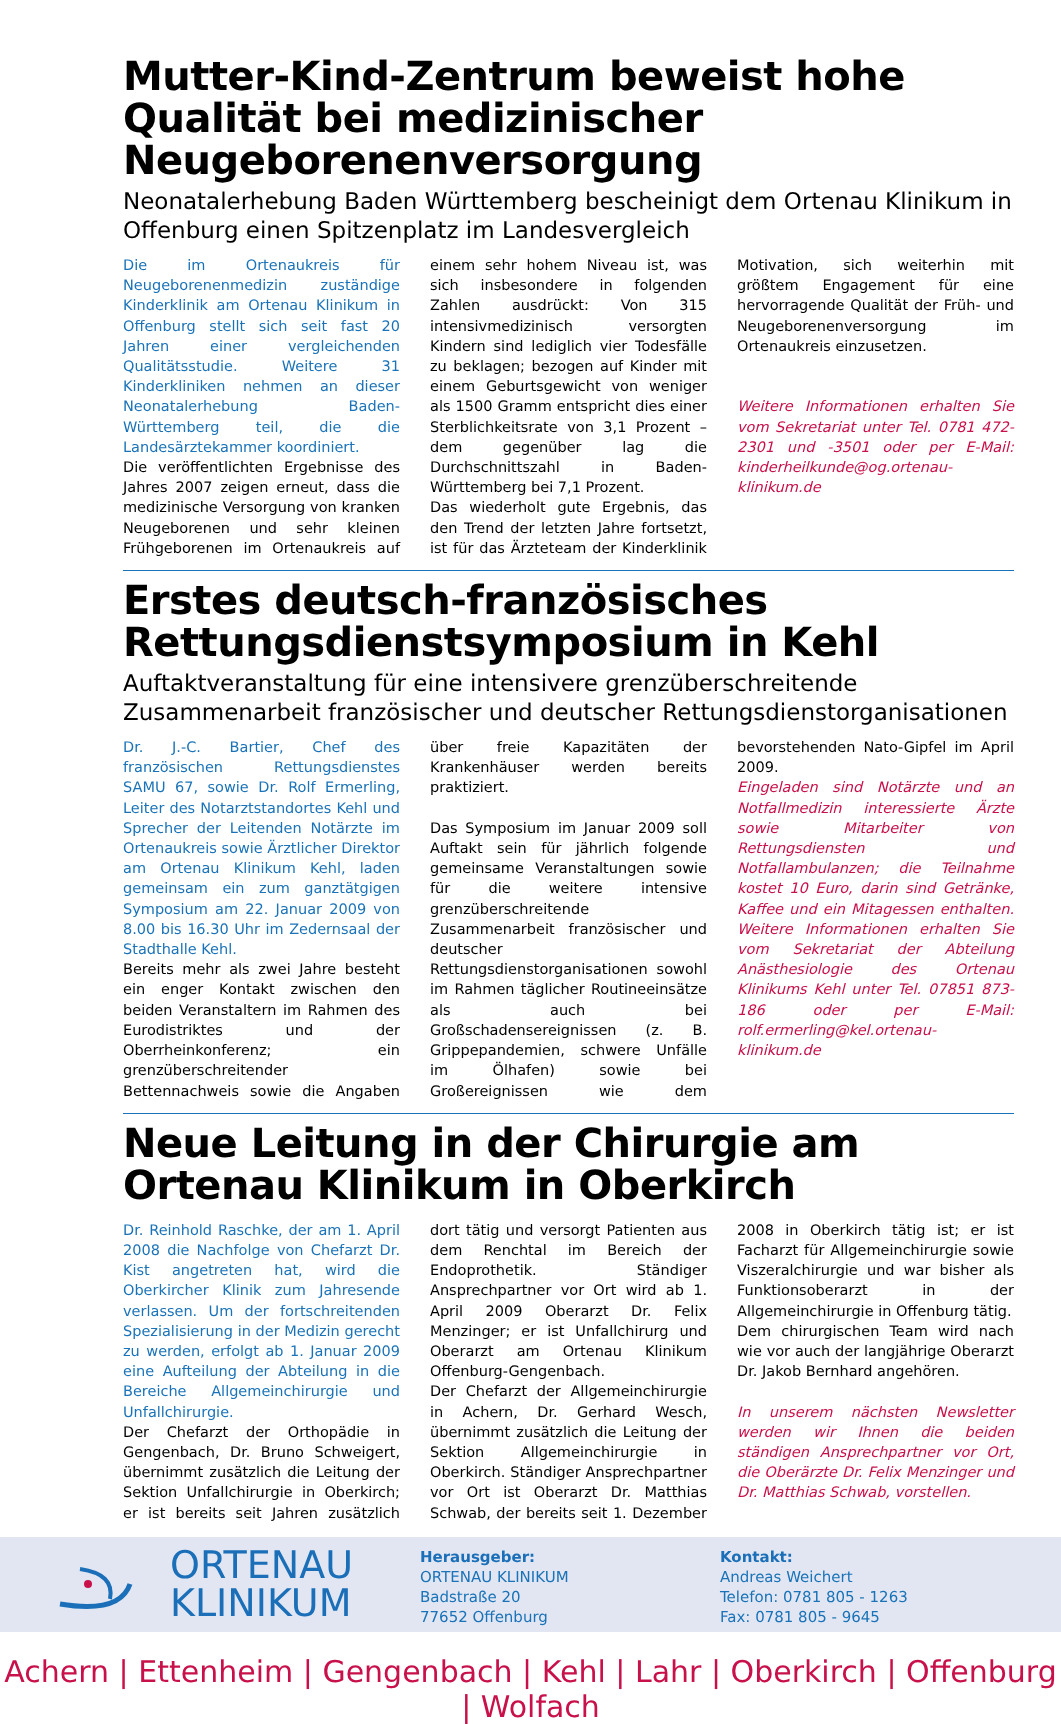Mutter-Kind-Zentrum beweist hohe Qualität bei medizinischer Neugeborenenversorgung
Neonatalerhebung Baden Württemberg bescheinigt dem Ortenau Klinikum in Offenburg einen Spitzenplatz im Landesvergleich
Die im Ortenaukreis für Neugeborenenmedizin zuständige Kinderklinik am Ortenau Klinikum in Offenburg stellt sich seit fast 20 Jahren einer vergleichenden Qualitätsstudie. Weitere 31 Kinderkliniken nehmen an dieser Neonatalerhebung Baden-Württemberg teil, die die Landesärztekammer koordiniert.
Die veröffentlichten Ergebnisse des Jahres 2007 zeigen erneut, dass die medizinische Versorgung von kranken Neugeborenen und sehr kleinen Frühgeborenen im Ortenaukreis auf einem sehr hohem Niveau ist, was sich insbesondere in folgenden Zahlen ausdrückt: Von 315 intensivmedizinisch versorgten Kindern sind lediglich vier Todesfälle zu beklagen; bezogen auf Kinder mit einem Geburtsgewicht von weniger als 1500 Gramm entspricht dies einer Sterblichkeitsrate von 3,1 Prozent – dem gegenüber lag die Durchschnittszahl in Baden-Württemberg bei 7,1 Prozent.
Das wiederholt gute Ergebnis, das den Trend der letzten Jahre fortsetzt, ist für das Ärzteteam der Kinderklinik Motivation, sich weiterhin mit größtem Engagement für eine hervorragende Qualität der Früh- und Neugeborenenversorgung im Ortenaukreis einzusetzen.
Weitere Informationen erhalten Sie vom Sekretariat unter Tel. 0781 472-2301 und -3501 oder per E-Mail: kinderheilkunde@og.ortenau-klinikum.de
Erstes deutsch-französisches Rettungsdienstsymposium in Kehl
Auftaktveranstaltung für eine intensivere grenzüberschreitende Zusammenarbeit französischer und deutscher Rettungsdienstorganisationen
Dr. J.-C. Bartier, Chef des französischen Rettungsdienstes SAMU 67, sowie Dr. Rolf Ermerling, Leiter des Notarztstandortes Kehl und Sprecher der Leitenden Notärzte im Ortenaukreis sowie Ärztlicher Direktor am Ortenau Klinikum Kehl, laden gemeinsam ein zum ganztätgigen Symposium am 22. Januar 2009 von 8.00 bis 16.30 Uhr im Zedernsaal der Stadthalle Kehl.
Bereits mehr als zwei Jahre besteht ein enger Kontakt zwischen den beiden Veranstaltern im Rahmen des Eurodistriktes und der Oberrheinkonferenz; ein grenzüberschreitender Bettennachweis sowie die Angaben über freie Kapazitäten der Krankenhäuser werden bereits praktiziert.
Das Symposium im Januar 2009 soll Auftakt sein für jährlich folgende gemeinsame Veranstaltungen sowie für die weitere intensive grenzüberschreitende Zusammenarbeit französischer und deutscher Rettungsdienstorganisationen sowohl im Rahmen täglicher Routineeinsätze als auch bei Großschadensereignissen (z. B. Grippepandemien, schwere Unfälle im Ölhafen) sowie bei Großereignissen wie dem bevorstehenden Nato-Gipfel im April 2009.
Eingeladen sind Notärzte und an Notfallmedizin interessierte Ärzte sowie Mitarbeiter von Rettungsdiensten und Notfallambulanzen; die Teilnahme kostet 10 Euro, darin sind Getränke, Kaffee und ein Mitagessen enthalten. Weitere Informationen erhalten Sie vom Sekretariat der Abteilung Anästhesiologie des Ortenau Klinikums Kehl unter Tel. 07851 873-186 oder per E-Mail: rolf.ermerling@kel.ortenau-klinikum.de
Neue Leitung in der Chirurgie am Ortenau Klinikum in Oberkirch
Dr. Reinhold Raschke, der am 1. April 2008 die Nachfolge von Chefarzt Dr. Kist angetreten hat, wird die Oberkircher Klinik zum Jahresende verlassen. Um der fortschreitenden Spezialisierung in der Medizin gerecht zu werden, erfolgt ab 1. Januar 2009 eine Aufteilung der Abteilung in die Bereiche Allgemeinchirurgie und Unfallchirurgie.
Der Chefarzt der Orthopädie in Gengenbach, Dr. Bruno Schweigert, übernimmt zusätzlich die Leitung der Sektion Unfallchirurgie in Oberkirch; er ist bereits seit Jahren zusätzlich dort tätig und versorgt Patienten aus dem Renchtal im Bereich der Endoprothetik. Ständiger Ansprechpartner vor Ort wird ab 1. April 2009 Oberarzt Dr. Felix Menzinger; er ist Unfallchirurg und Oberarzt am Ortenau Klinikum Offenburg-Gengenbach.
Der Chefarzt der Allgemeinchirurgie in Achern, Dr. Gerhard Wesch, übernimmt zusätzlich die Leitung der Sektion Allgemeinchirurgie in Oberkirch. Ständiger Ansprechpartner vor Ort ist Oberarzt Dr. Matthias Schwab, der bereits seit 1. Dezember 2008 in Oberkirch tätig ist; er ist Facharzt für Allgemeinchirurgie sowie Viszeralchirurgie und war bisher als Funktionsoberarzt in der Allgemeinchirurgie in Offenburg tätig.
Dem chirurgischen Team wird nach wie vor auch der langjährige Oberarzt Dr. Jakob Bernhard angehören.
In unserem nächsten Newsletter werden wir Ihnen die beiden ständigen Ansprechpartner vor Ort, die Oberärzte Dr. Felix Menzinger und Dr. Matthias Schwab, vorstellen.
ORTENAU
KLINIKUM
Herausgeber:
ORTENAU KLINIKUM
Badstraße 20
77652 Offenburg
Kontakt:
Andreas Weichert
Telefon: 0781 805 - 1263
Fax: 0781 805 - 9645
Achern | Ettenheim | Gengenbach | Kehl | Lahr | Oberkirch | Offenburg | Wolfach